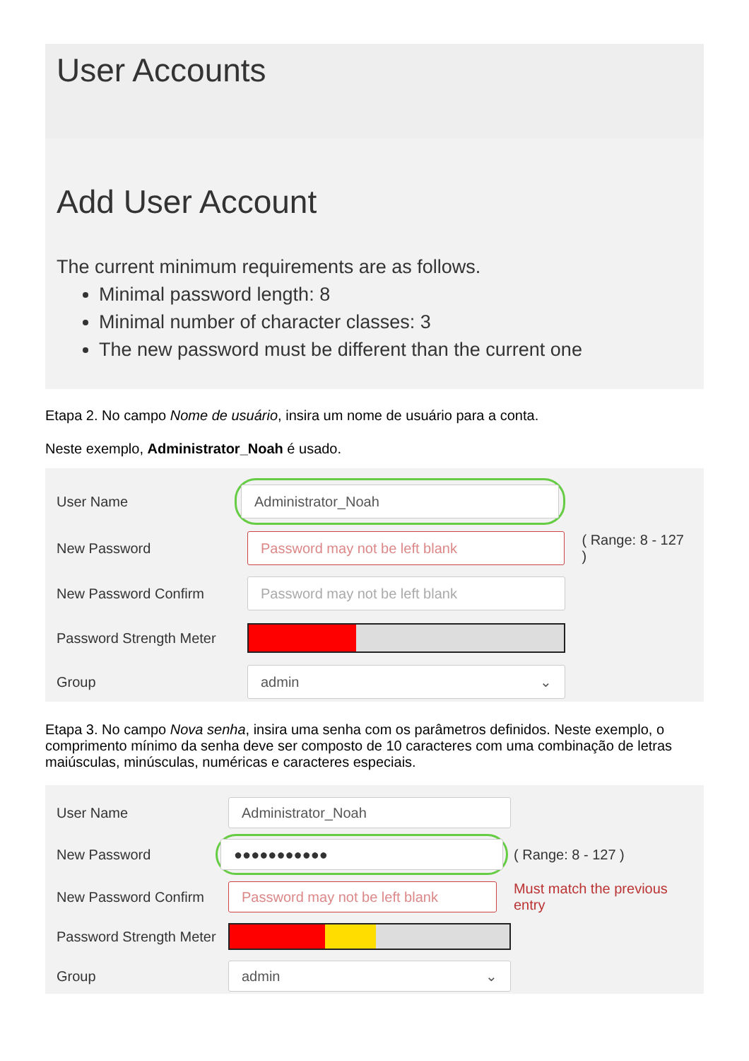User Accounts
Add User Account
The current minimum requirements are as follows.
Minimal password length: 8
Minimal number of character classes: 3
The new password must be different than the current one
Etapa 2. No campo Nome de usuário, insira um nome de usuário para a conta.
Neste exemplo, Administrator_Noah é usado.
User Name
Administrator_Noah
New Password
Password may not be left blank
( Range: 8 - 127 )
New Password Confirm
Password may not be left blank
Password Strength Meter
Group
admin ⌄
Etapa 3. No campo Nova senha, insira uma senha com os parâmetros definidos. Neste exemplo, o comprimento mínimo da senha deve ser composto de 10 caracteres com uma combinação de letras maiúsculas, minúsculas, numéricas e caracteres especiais.
User Name
Administrator_Noah
New Password
●●●●●●●●●●●
( Range: 8 - 127 )
New Password Confirm
Password may not be left blank
Must match the previous entry
Password Strength Meter
Group
admin ⌄